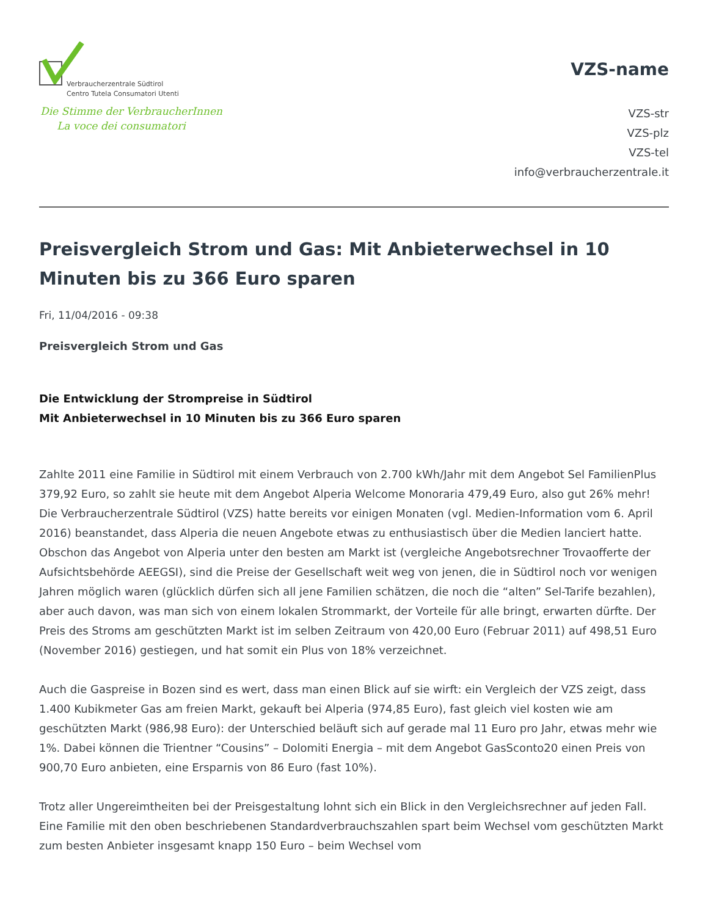Verbraucherzentrale Südtirol
Centro Tutela Consumatori Utenti
Die Stimme der VerbraucherInnen
La voce dei consumatori
VZS-name
VZS-str
VZS-plz
VZS-tel
info@verbraucherzentrale.it
Preisvergleich Strom und Gas: Mit Anbieterwechsel in 10 Minuten bis zu 366 Euro sparen
Fri, 11/04/2016 - 09:38
Preisvergleich Strom und Gas
Die Entwicklung der Strompreise in Südtirol
Mit Anbieterwechsel in 10 Minuten bis zu 366 Euro sparen
Zahlte 2011 eine Familie in Südtirol mit einem Verbrauch von 2.700 kWh/Jahr mit dem Angebot Sel FamilienPlus 379,92 Euro, so zahlt sie heute mit dem Angebot Alperia Welcome Monoraria 479,49 Euro, also gut 26% mehr! Die Verbraucherzentrale Südtirol (VZS) hatte bereits vor einigen Monaten (vgl. Medien-Information vom 6. April 2016) beanstandet, dass Alperia die neuen Angebote etwas zu enthusiastisch über die Medien lanciert hatte. Obschon das Angebot von Alperia unter den besten am Markt ist (vergleiche Angebotsrechner Trovaofferte der Aufsichtsbehörde AEEGSI), sind die Preise der Gesellschaft weit weg von jenen, die in Südtirol noch vor wenigen Jahren möglich waren (glücklich dürfen sich all jene Familien schätzen, die noch die “alten” Sel-Tarife bezahlen), aber auch davon, was man sich von einem lokalen Strommarkt, der Vorteile für alle bringt, erwarten dürfte. Der Preis des Stroms am geschützten Markt ist im selben Zeitraum von 420,00 Euro (Februar 2011) auf 498,51 Euro (November 2016) gestiegen, und hat somit ein Plus von 18% verzeichnet.
Auch die Gaspreise in Bozen sind es wert, dass man einen Blick auf sie wirft: ein Vergleich der VZS zeigt, dass 1.400 Kubikmeter Gas am freien Markt, gekauft bei Alperia (974,85 Euro), fast gleich viel kosten wie am geschützten Markt (986,98 Euro): der Unterschied beläuft sich auf gerade mal 11 Euro pro Jahr, etwas mehr wie 1%. Dabei können die Trientner “Cousins” – Dolomiti Energia – mit dem Angebot GasSconto20 einen Preis von 900,70 Euro anbieten, eine Ersparnis von 86 Euro (fast 10%).
Trotz aller Ungereimtheiten bei der Preisgestaltung lohnt sich ein Blick in den Vergleichsrechner auf jeden Fall. Eine Familie mit den oben beschriebenen Standardverbrauchszahlen spart beim Wechsel vom geschützten Markt zum besten Anbieter insgesamt knapp 150 Euro – beim Wechsel vom